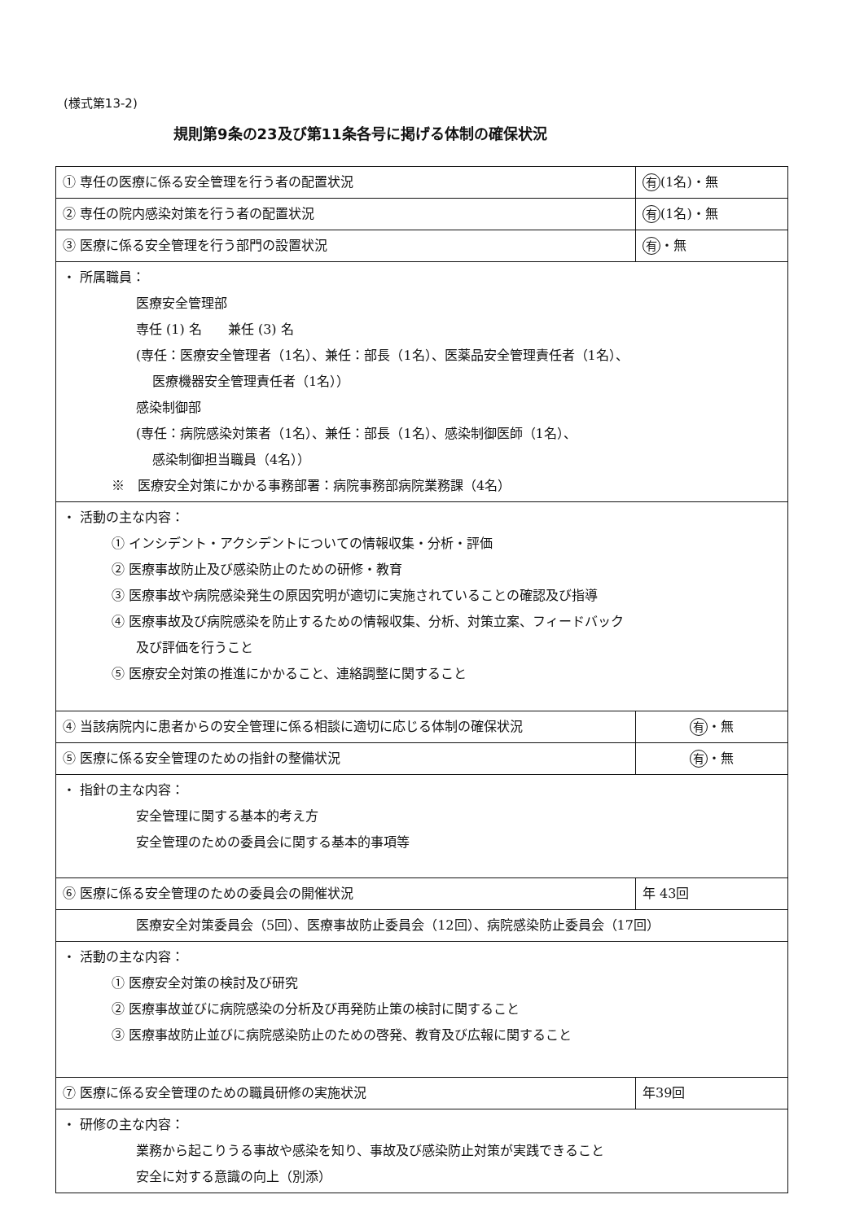(様式第13-2)
規則第9条の23及び第11条各号に掲げる体制の確保状況
| ① 専任の医療に係る安全管理を行う者の配置状況 | 有 (1名)・無 |
| ② 専任の院内感染対策を行う者の配置状況 | 有 (1名)・無 |
| ③ 医療に係る安全管理を行う部門の設置状況 | 有 ・無 |
| ・ 所属職員： 医療安全管理部 専任 (1) 名 兼任 (3) 名 (専任：医療安全管理者（1名）、兼任：部長（1名）、医薬品安全管理責任者（1名）、 医療機器安全管理責任者（1名）） 感染制御部 (専任：病院感染対策者（1名）、兼任：部長（1名）、感染制御医師（1名）、 感染制御担当職員（4名）） ※ 医療安全対策にかかる事務部署：病院事務部病院業務課（4名） | |
| ・ 活動の主な内容： ① インシデント・アクシデントについての情報収集・分析・評価 ② 医療事故防止及び感染防止のための研修・教育 ③ 医療事故や病院感染発生の原因究明が適切に実施されていることの確認及び指導 ④ 医療事故及び病院感染を防止するための情報収集、分析、対策立案、フィードバック 及び評価を行うこと ⑤ 医療安全対策の推進にかかること、連絡調整に関すること | |
| ④ 当該病院内に患者からの安全管理に係る相談に適切に応じる体制の確保状況 | 有 ・無 |
| ⑤ 医療に係る安全管理のための指針の整備状況 | 有 ・無 |
| ・ 指針の主な内容： 安全管理に関する基本的考え方 安全管理のための委員会に関する基本的事項等 | |
| ⑥ 医療に係る安全管理のための委員会の開催状況 | 年 43回 |
| 医療安全対策委員会（5回）、医療事故防止委員会（12回）、病院感染防止委員会（17回） | |
| ・ 活動の主な内容： ① 医療安全対策の検討及び研究 ② 医療事故並びに病院感染の分析及び再発防止策の検討に関すること ③ 医療事故防止並びに病院感染防止のための啓発、教育及び広報に関すること | |
| ⑦ 医療に係る安全管理のための職員研修の実施状況 | 年39回 |
| ・ 研修の主な内容： 業務から起こりうる事故や感染を知り、事故及び感染防止対策が実践できること 安全に対する意識の向上（別添） | |